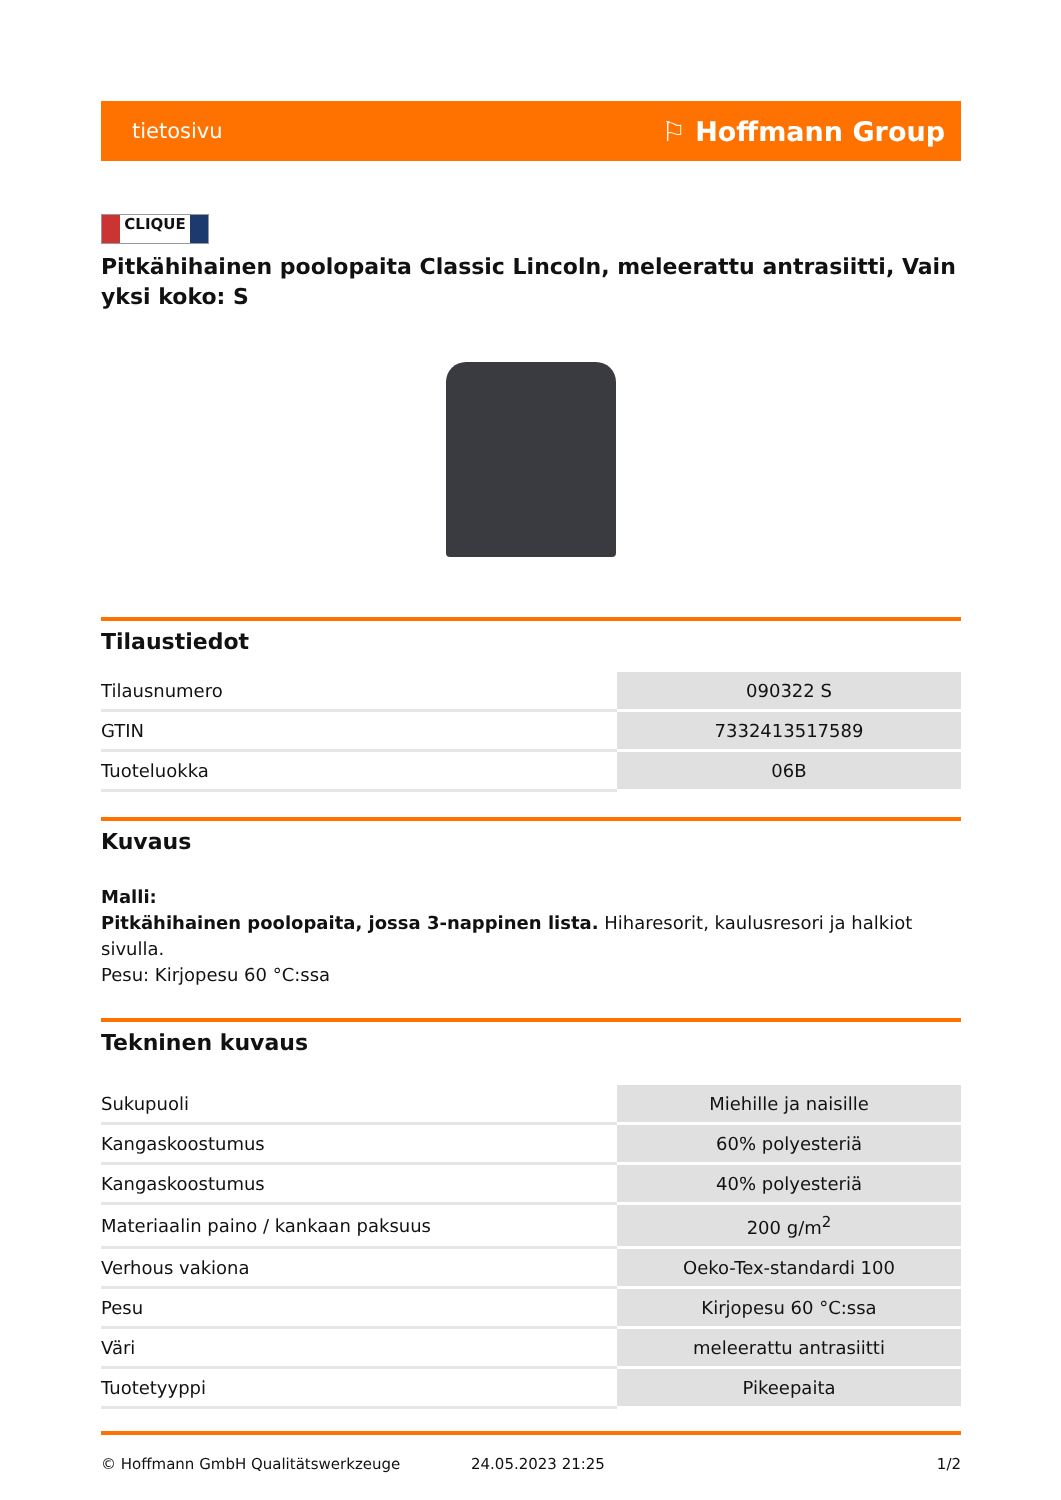tietosivu ⚐ Hoffmann Group
CLIQUE
Pitkähihainen poolopaita Classic Lincoln, meleerattu antrasiitti, Vain yksi koko: S
Tilaustiedot
| Tilausnumero | 090322 S |
| GTIN | 7332413517589 |
| Tuoteluokka | 06B |
Kuvaus
Malli:
Pitkähihainen poolopaita, jossa 3-nappinen lista. Hiharesorit, kaulusresori ja halkiot sivulla.
Pesu: Kirjopesu 60 °C:ssa
Tekninen kuvaus
| Sukupuoli | Miehille ja naisille |
| Kangaskoostumus | 60% polyesteriä |
| Kangaskoostumus | 40% polyesteriä |
| Materiaalin paino / kankaan paksuus | 200 g/m<sup>2</sup> |
| Verhous vakiona | Oeko-Tex-standardi 100 |
| Pesu | Kirjopesu 60 °C:ssa |
| Väri | meleerattu antrasiitti |
| Tuotetyyppi | Pikeepaita |
© Hoffmann GmbH Qualitätswerkzeuge 24.05.2023 21:25 1/2